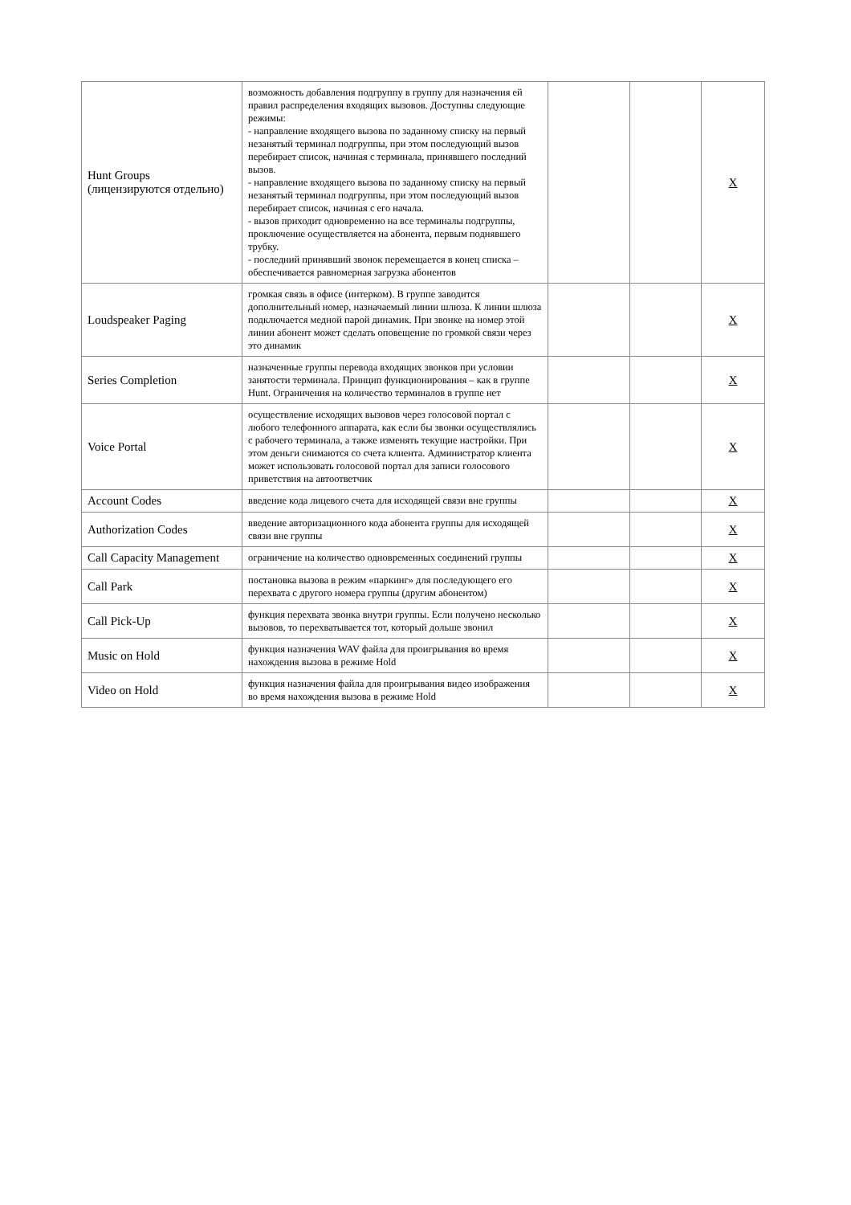| Hunt Groups (лицензируются отдельно) | возможность добавления подгруппу в группу для назначения ей правил распределения входящих вызовов. Доступны следующие режимы: - направление входящего вызова по заданному списку на первый незанятый терминал подгруппы, при этом последующий вызов перебирает список, начиная с терминала, принявшего последний вызов. - направление входящего вызова по заданному списку на первый незанятый терминал подгруппы, при этом последующий вызов перебирает список, начиная с его начала. - вызов приходит одновременно на все терминалы подгруппы, проключение осуществляется на абонента, первым поднявшего трубку. - последний принявший звонок перемещается в конец списка – обеспечивается равномерная загрузка абонентов | | | X |
| Loudspeaker Paging | громкая связь в офисе (интерком). В группе заводится дополнительный номер, назначаемый линии шлюза. К линии шлюза подключается медной парой динамик. При звонке на номер этой линии абонент может сделать оповещение по громкой связи через это динамик | | | X |
| Series Completion | назначенные группы перевода входящих звонков при условии занятости терминала. Принцип функционирования – как в группе Hunt. Ограничения на количество терминалов в группе нет | | | X |
| Voice Portal | осуществление исходящих вызовов через голосовой портал с любого телефонного аппарата, как если бы звонки осуществлялись с рабочего терминала, а также изменять текущие настройки. При этом деньги снимаются со счета клиента. Администратор клиента может использовать голосовой портал для записи голосового приветствия на автоответчик | | | X |
| Account Codes | введение кода лицевого счета для исходящей связи вне группы | | | X |
| Authorization Codes | введение авторизационного кода абонента группы для исходящей связи вне группы | | | X |
| Call Capacity Management | ограничение на количество одновременных соединений группы | | | X |
| Call Park | постановка вызова в режим «паркинг» для последующего его перехвата с другого номера группы (другим абонентом) | | | X |
| Call Pick-Up | функция перехвата звонка внутри группы. Если получено несколько вызовов, то перехватывается тот, который дольше звонил | | | X |
| Music on Hold | функция назначения WAV файла для проигрывания во время нахождения вызова в режиме Hold | | | X |
| Video on Hold | функция назначения файла для проигрывания видео изображения во время нахождения вызова в режиме Hold | | | X |